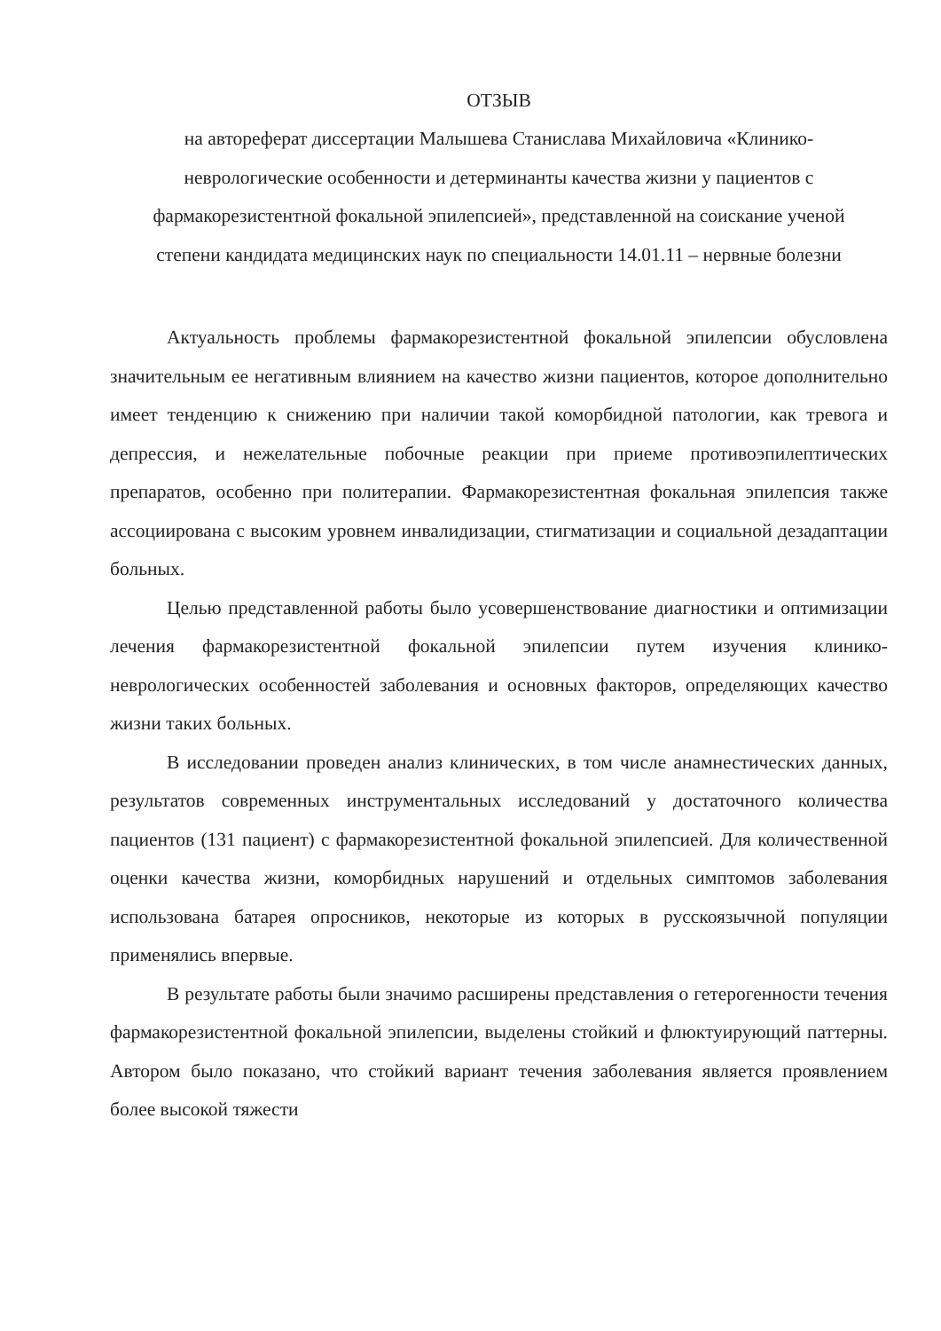ОТЗЫВ
на автореферат диссертации Малышева Станислава Михайловича «Клинико-неврологические особенности и детерминанты качества жизни у пациентов с фармакорезистентной фокальной эпилепсией», представленной на соискание ученой степени кандидата медицинских наук по специальности 14.01.11 – нервные болезни
Актуальность проблемы фармакорезистентной фокальной эпилепсии обусловлена значительным ее негативным влиянием на качество жизни пациентов, которое дополнительно имеет тенденцию к снижению при наличии такой коморбидной патологии, как тревога и депрессия, и нежелательные побочные реакции при приеме противоэпилептических препаратов, особенно при политерапии. Фармакорезистентная фокальная эпилепсия также ассоциирована с высоким уровнем инвалидизации, стигматизации и социальной дезадаптации больных.
Целью представленной работы было усовершенствование диагностики и оптимизации лечения фармакорезистентной фокальной эпилепсии путем изучения клинико-неврологических особенностей заболевания и основных факторов, определяющих качество жизни таких больных.
В исследовании проведен анализ клинических, в том числе анамнестических данных, результатов современных инструментальных исследований у достаточного количества пациентов (131 пациент) с фармакорезистентной фокальной эпилепсией. Для количественной оценки качества жизни, коморбидных нарушений и отдельных симптомов заболевания использована батарея опросников, некоторые из которых в русскоязычной популяции применялись впервые.
В результате работы были значимо расширены представления о гетерогенности течения фармакорезистентной фокальной эпилепсии, выделены стойкий и флюктуирующий паттерны. Автором было показано, что стойкий вариант течения заболевания является проявлением более высокой тяжести